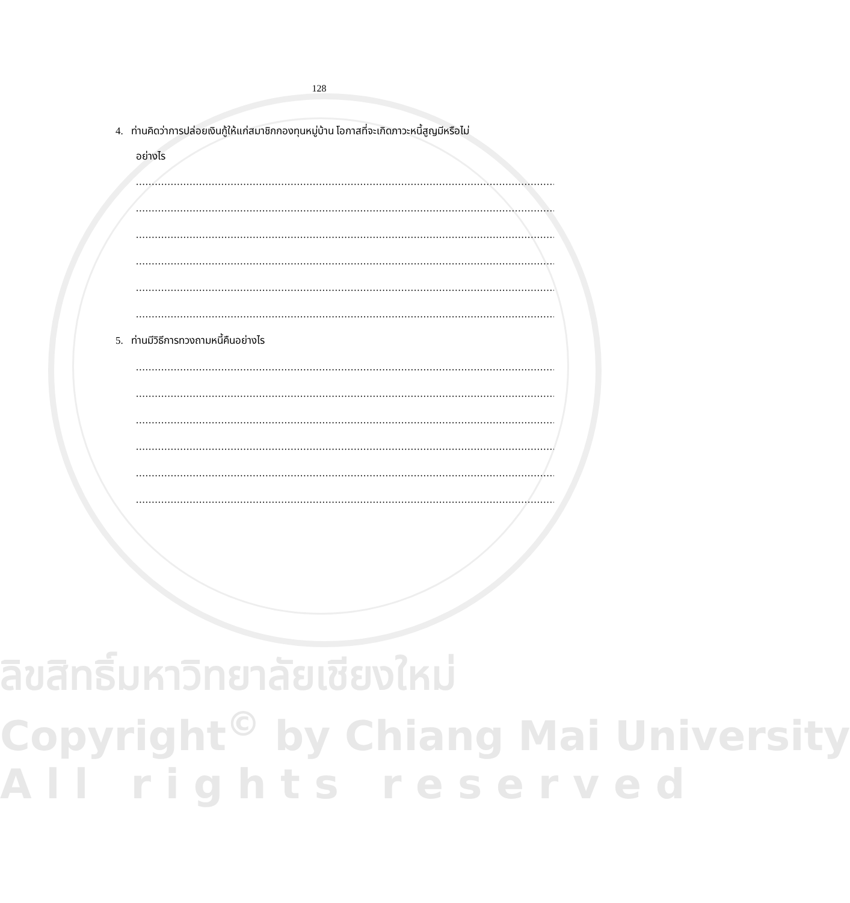128
4. ท่านคิดว่าการปล่อยเงินกู้ให้แก่สมาชิกกองทุนหมู่บ้าน โอกาสที่จะเกิดภาวะหนี้สูญมีหรือไม่
อย่างไร
..........................................................................................................................................
..........................................................................................................................................
..........................................................................................................................................
..........................................................................................................................................
..........................................................................................................................................
..........................................................................................................................................
5. ท่านมีวิธีการทวงถามหนี้คืนอย่างไร
..........................................................................................................................................
..........................................................................................................................................
..........................................................................................................................................
..........................................................................................................................................
..........................................................................................................................................
..........................................................................................................................................
ลิขสิทธิ์มหาวิทยาลัยเชียงใหม่
Copyright<sup>©</sup> by Chiang Mai University
A l l r i g h t s r e s e r v e d